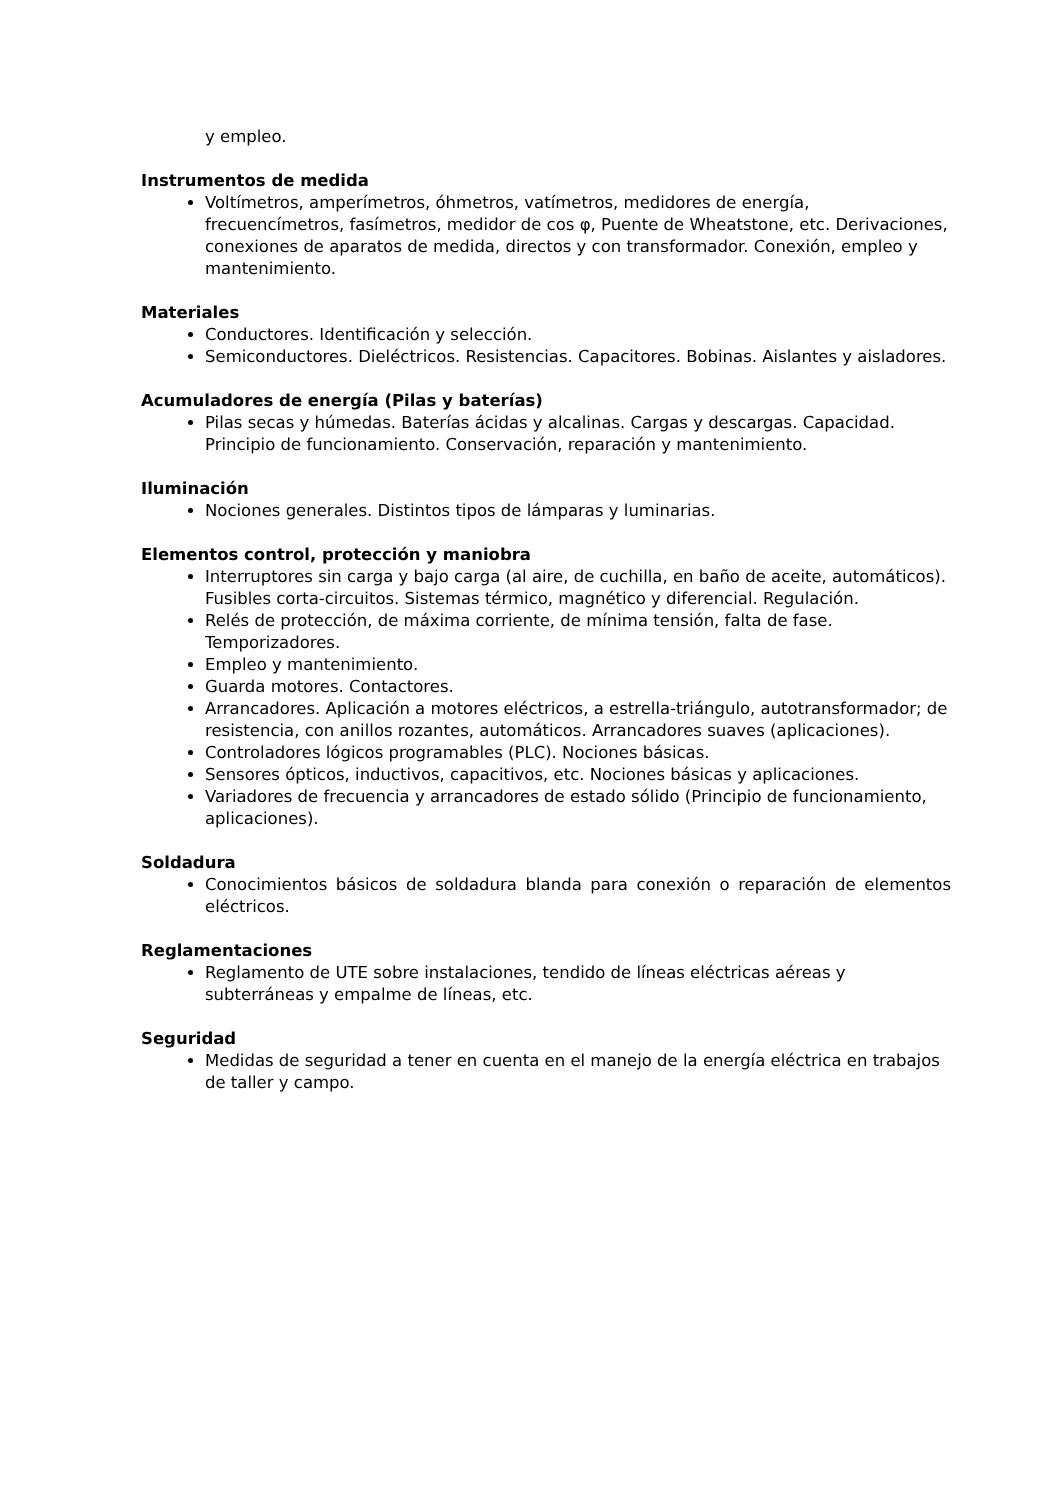y empleo.
Instrumentos de medida
Voltímetros, amperímetros, óhmetros, vatímetros, medidores de energía, frecuencímetros, fasímetros, medidor de cos φ, Puente de Wheatstone, etc. Derivaciones, conexiones de aparatos de medida, directos y con transformador. Conexión, empleo y mantenimiento.
Materiales
Conductores. Identificación y selección.
Semiconductores. Dieléctricos. Resistencias. Capacitores. Bobinas. Aislantes y aisladores.
Acumuladores de energía (Pilas y baterías)
Pilas secas y húmedas. Baterías ácidas y alcalinas. Cargas y descargas. Capacidad. Principio de funcionamiento. Conservación, reparación y mantenimiento.
Iluminación
Nociones generales. Distintos tipos de lámparas y luminarias.
Elementos control, protección y maniobra
Interruptores sin carga y bajo carga (al aire, de cuchilla, en baño de aceite, automáticos). Fusibles corta-circuitos. Sistemas térmico, magnético y diferencial. Regulación.
Relés de protección, de máxima corriente, de mínima tensión, falta de fase. Temporizadores.
Empleo y mantenimiento.
Guarda motores. Contactores.
Arrancadores. Aplicación a motores eléctricos, a estrella-triángulo, autotransformador; de resistencia, con anillos rozantes, automáticos. Arrancadores suaves (aplicaciones).
Controladores lógicos programables (PLC). Nociones básicas.
Sensores ópticos, inductivos, capacitivos, etc. Nociones básicas y aplicaciones.
Variadores de frecuencia y arrancadores de estado sólido (Principio de funcionamiento, aplicaciones).
Soldadura
Conocimientos básicos de soldadura blanda para conexión o reparación de elementos eléctricos.
Reglamentaciones
Reglamento de UTE sobre instalaciones, tendido de líneas eléctricas aéreas y subterráneas y empalme de líneas, etc.
Seguridad
Medidas de seguridad a tener en cuenta en el manejo de la energía eléctrica en trabajos de taller y campo.